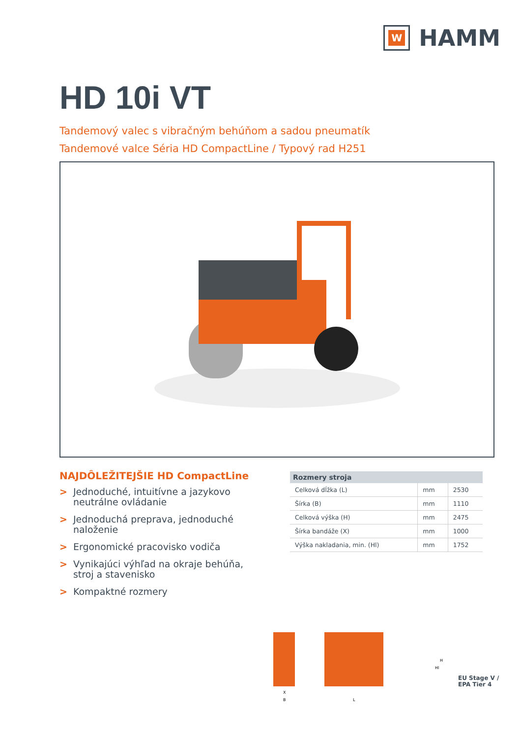W
HAMM
HD 10i VT
Tandemový valec s vibračným behúňom a sadou pneumatík
Tandemové valce Séria HD CompactLine / Typový rad H251
NAJDÔLEŽITEJŠIE HD CompactLine
> Jednoduché, intuitívne a jazykovo neutrálne ovládanie
> Jednoduchá preprava, jednoduché naloženie
> Ergonomické pracovisko vodiča
> Vynikajúci výhľad na okraje behúňa, stroj a stavenisko
> Kompaktné rozmery
| Rozmery stroja | | |
| --- | --- | --- |
| Celková dĺžka (L) | mm | 2530 |
| Šírka (B) | mm | 1110 |
| Celková výška (H) | mm | 2475 |
| Šírka bandáže (X) | mm | 1000 |
| Výška nakladania, min. (Hl) | mm | 1752 |
X
B
L
H
Hl
EU Stage V /
EPA Tier 4